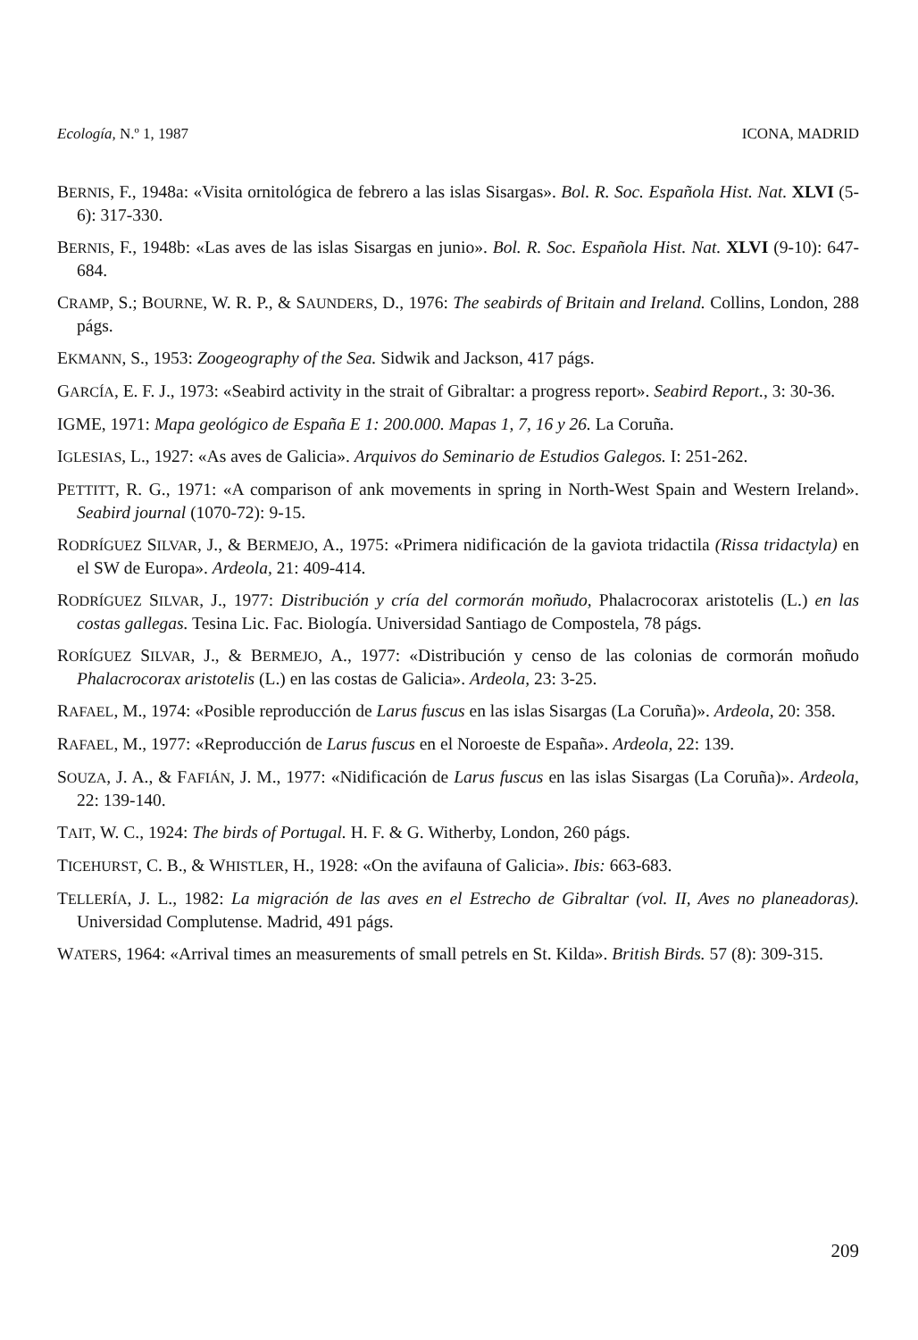Ecología, N.º 1, 1987 ICONA, MADRID
BERNIS, F., 1948a: «Visita ornitológica de febrero a las islas Sisargas». Bol. R. Soc. Española Hist. Nat. XLVI (5-6): 317-330.
BERNIS, F., 1948b: «Las aves de las islas Sisargas en junio». Bol. R. Soc. Española Hist. Nat. XLVI (9-10): 647-684.
CRAMP, S.; BOURNE, W. R. P., & SAUNDERS, D., 1976: The seabirds of Britain and Ireland. Collins, London, 288 págs.
EKMANN, S., 1953: Zoogeography of the Sea. Sidwik and Jackson, 417 págs.
GARCÍA, E. F. J., 1973: «Seabird activity in the strait of Gibraltar: a progress report». Seabird Report., 3: 30-36.
IGME, 1971: Mapa geológico de España E 1: 200.000. Mapas 1, 7, 16 y 26. La Coruña.
IGLESIAS, L., 1927: «As aves de Galicia». Arquivos do Seminario de Estudios Galegos. I: 251-262.
PETTITT, R. G., 1971: «A comparison of ank movements in spring in North-West Spain and Western Ireland». Seabird journal (1070-72): 9-15.
RODRÍGUEZ SILVAR, J., & BERMEJO, A., 1975: «Primera nidificación de la gaviota tridactila (Rissa tridactyla) en el SW de Europa». Ardeola, 21: 409-414.
RODRÍGUEZ SILVAR, J., 1977: Distribución y cría del cormorán moñudo, Phalacrocorax aristotelis (L.) en las costas gallegas. Tesina Lic. Fac. Biología. Universidad Santiago de Compostela, 78 págs.
RORÍGUEZ SILVAR, J., & BERMEJO, A., 1977: «Distribución y censo de las colonias de cormorán moñudo Phalacrocorax aristotelis (L.) en las costas de Galicia». Ardeola, 23: 3-25.
RAFAEL, M., 1974: «Posible reproducción de Larus fuscus en las islas Sisargas (La Coruña)». Ardeola, 20: 358.
RAFAEL, M., 1977: «Reproducción de Larus fuscus en el Noroeste de España». Ardeola, 22: 139.
SOUZA, J. A., & FAFIÁN, J. M., 1977: «Nidificación de Larus fuscus en las islas Sisargas (La Coruña)». Ardeola, 22: 139-140.
TAIT, W. C., 1924: The birds of Portugal. H. F. & G. Witherby, London, 260 págs.
TICEHURST, C. B., & WHISTLER, H., 1928: «On the avifauna of Galicia». Ibis: 663-683.
TELLERÍA, J. L., 1982: La migración de las aves en el Estrecho de Gibraltar (vol. II, Aves no planeadoras). Universidad Complutense. Madrid, 491 págs.
WATERS, 1964: «Arrival times an measurements of small petrels en St. Kilda». British Birds. 57 (8): 309-315.
209